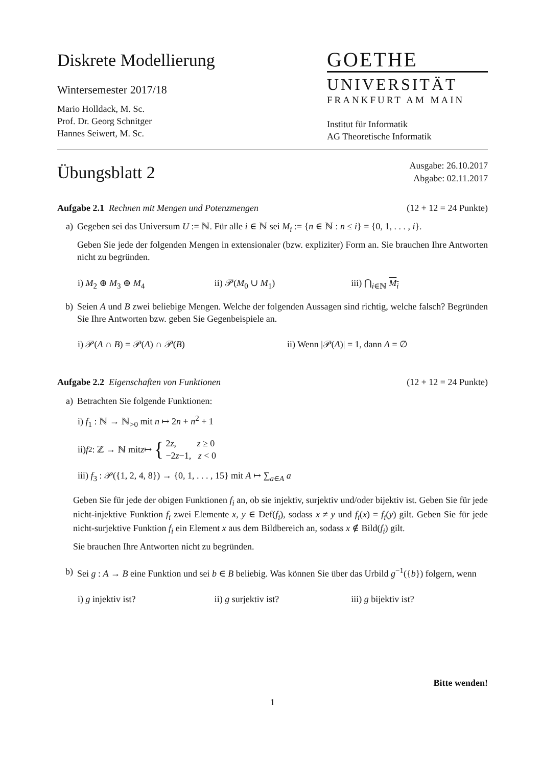Diskrete Modellierung
Wintersemester 2017/18
Mario Holldack, M. Sc.
Prof. Dr. Georg Schnitger
Hannes Seiwert, M. Sc.
GOETHE
UNIVERSITÄT
FRANKFURT AM MAIN
Institut für Informatik
AG Theoretische Informatik
Übungsblatt 2
Ausgabe: 26.10.2017
Abgabe: 02.11.2017
Aufgabe 2.1 Rechnen mit Mengen und Potenzmengen
(12 + 12 = 24 Punkte)
a) Gegeben sei das Universum U := ℕ. Für alle i ∈ ℕ sei M<sub>i</sub> := {n ∈ ℕ : n ≤ i} = {0, 1, . . . , i}.
Geben Sie jede der folgenden Mengen in extensionaler (bzw. expliziter) Form an. Sie brauchen Ihre Antworten nicht zu begründen.
i) M<sub>2</sub> ⊕ M<sub>3</sub> ⊕ M<sub>4</sub> ii) 𝒫(M<sub>0</sub> ∪ M<sub>1</sub>) iii) ⋂<sub>i∈ℕ</sub> M<sub>i</sub>
b) Seien A und B zwei beliebige Mengen. Welche der folgenden Aussagen sind richtig, welche falsch? Begründen Sie Ihre Antworten bzw. geben Sie Gegenbeispiele an.
i) 𝒫(A ∩ B) = 𝒫(A) ∩ 𝒫(B) ii) Wenn |𝒫(A)| = 1, dann A = ∅
Aufgabe 2.2 Eigenschaften von Funktionen
(12 + 12 = 24 Punkte)
a) Betrachten Sie folgende Funktionen:
i) f<sub>1</sub> : ℕ → ℕ<sub>>0</sub> mit n ↦ 2n + n<sup>2</sup> + 1
ii) f<sub>2</sub> : ℤ → ℕ mit z ↦ { 2z, z ≥ 0
−2z−1, z < 0
iii) f<sub>3</sub> : 𝒫({1, 2, 4, 8}) → {0, 1, . . . , 15} mit A ↦ ∑<sub>a∈A</sub> a
Geben Sie für jede der obigen Funktionen f<sub>i</sub> an, ob sie injektiv, surjektiv und/oder bijektiv ist. Geben Sie für jede nicht-injektive Funktion f<sub>i</sub> zwei Elemente x, y ∈ Def(f<sub>i</sub>), sodass x ≠ y und f<sub>i</sub>(x) = f<sub>i</sub>(y) gilt. Geben Sie für jede nicht-surjektive Funktion f<sub>i</sub> ein Element x aus dem Bildbereich an, sodass x ∉ Bild(f<sub>i</sub>) gilt.
Sie brauchen Ihre Antworten nicht zu begründen.
b) Sei g : A → B eine Funktion und sei b ∈ B beliebig. Was können Sie über das Urbild g<sup>−1</sup>({b}) folgern, wenn
i) g injektiv ist? ii) g surjektiv ist? iii) g bijektiv ist?
Bitte wenden!
1